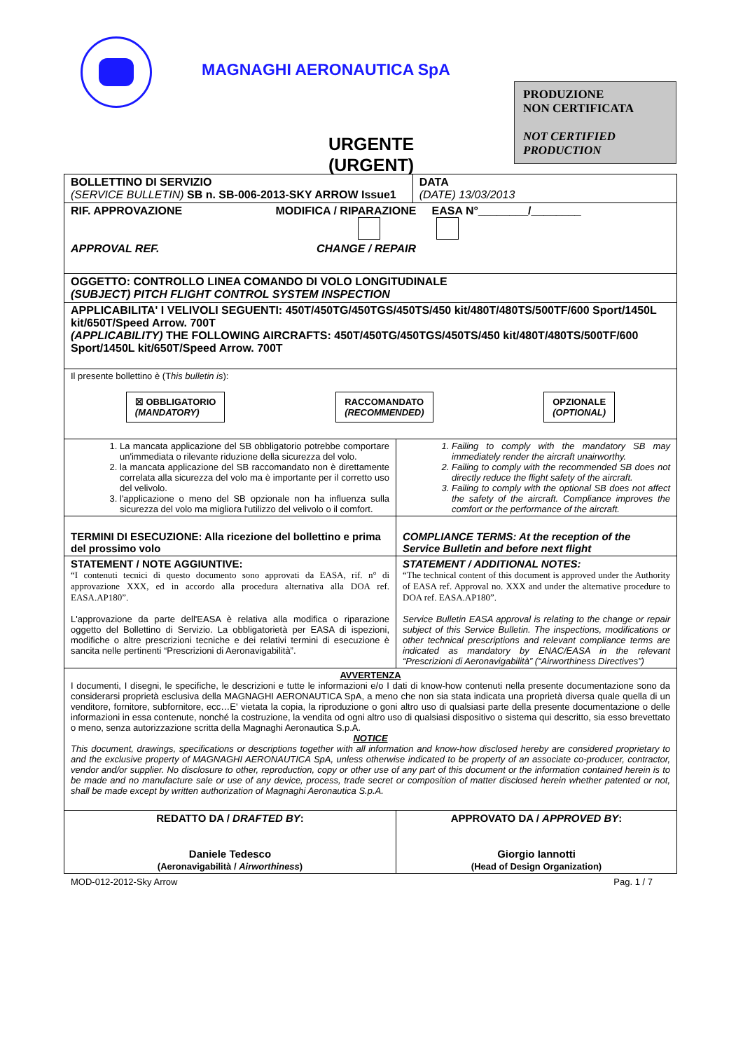MAGNAGHI AERONAUTICA SpA
PRODUZIONE
NON CERTIFICATA
NOT CERTIFIED
PRODUCTION
URGENTE
(URGENT)
| BOLLETTINO DI SERVIZIO (SERVICE BULLETIN) SB n. SB-006-2013-SKY ARROW Issue1 | | DATA (DATE) 13/03/2013 |
| RIF. APPROVAZIONE MODIFICA / RIPARAZIONE EASA N°________/________ APPROVAL REF. CHANGE / REPAIR | | |
| OGGETTO: CONTROLLO LINEA COMANDO DI VOLO LONGITUDINALE (SUBJECT) PITCH FLIGHT CONTROL SYSTEM INSPECTION | | |
| APPLICABILITA' I VELIVOLI SEGUENTI: 450T/450TG/450TGS/450TS/450 kit/480T/480TS/500TF/600 Sport/1450L kit/650T/Speed Arrow. 700T (APPLICABILITY) THE FOLLOWING AIRCRAFTS: 450T/450TG/450TGS/450TS/450 kit/480T/480TS/500TF/600 Sport/1450L kit/650T/Speed Arrow. 700T | | |
| Il presente bollettino è (T his bulletin is ): ☒ OBBLIGATORIO (MANDATORY) RACCOMANDATO (RECOMMENDED) OPZIONALE (OPTIONAL) | | |
| 1. La mancata applicazione del SB obbligatorio potrebbe comportare un'immediata o rilevante riduzione della sicurezza del volo. 2. la mancata applicazione del SB raccomandato non è direttamente correlata alla sicurezza del volo ma è importante per il corretto uso del velivolo. 3. l'applicazione o meno del SB opzionale non ha influenza sulla sicurezza del volo ma migliora l'utilizzo del velivolo o il comfort. | 1. Failing to comply with the mandatory SB may immediately render the aircraft unairworthy. 2. Failing to comply with the recommended SB does not directly reduce the flight safety of the aircraft. 3. Failing to comply with the optional SB does not affect the safety of the aircraft. Compliance improves the comfort or the performance of the aircraft. | |
| TERMINI DI ESECUZIONE: Alla ricezione del bollettino e prima del prossimo volo | COMPLIANCE TERMS: At the reception of the Service Bulletin and before next flight | |
| STATEMENT / NOTE AGGIUNTIVE: “I contenuti tecnici di questo documento sono approvati da EASA, rif. n° di approvazione XXX, ed in accordo alla procedura alternativa alla DOA ref. EASA.AP180”. L'approvazione da parte dell'EASA è relativa alla modifica o riparazione oggetto del Bollettino di Servizio. La obbligatorietà per EASA di ispezioni, modifiche o altre prescrizioni tecniche e dei relativi termini di esecuzione è sancita nelle pertinenti “Prescrizioni di Aeronavigabilità”. | STATEMENT / ADDITIONAL NOTES: “The technical content of this document is approved under the Authority of EASA ref. Approval no. XXX and under the alternative procedure to DOA ref. EASA.AP180”. Service Bulletin EASA approval is relating to the change or repair subject of this Service Bulletin. The inspections, modifications or other technical prescriptions and relevant compliance terms are indicated as mandatory by ENAC/EASA in the relevant “Prescrizioni di Aeronavigabilità” (“Airworthiness Directives”) | |
| AVVERTENZA I documenti, I disegni, le specifiche, le descrizioni e tutte le informazioni e/o I dati di know-how contenuti nella presente documentazione sono da considerarsi proprietà esclusiva della MAGNAGHI AERONAUTICA SpA, a meno che non sia stata indicata una proprietà diversa quale quella di un venditore, fornitore, subfornitore, ecc…E' vietata la copia, la riproduzione o goni altro uso di qualsiasi parte della presente documentazione o delle informazioni in essa contenute, nonché la costruzione, la vendita od ogni altro uso di qualsiasi dispositivo o sistema qui descritto, sia esso brevettato o meno, senza autorizzazione scritta della Magnaghi Aeronautica S.p.A. NOTICE This document, drawings, specifications or descriptions together with all information and know-how disclosed hereby are considered proprietary to and the exclusive property of MAGNAGHI AERONAUTICA SpA, unless otherwise indicated to be property of an associate co-producer, contractor, vendor and/or supplier. No disclosure to other, reproduction, copy or other use of any part of this document or the information contained herein is to be made and no manufacture sale or use of any device, process, trade secret or composition of matter disclosed herein whether patented or not, shall be made except by written authorization of Magnaghi Aeronautica S.p.A. | | |
| REDATTO DA / DRAFTED BY : Daniele Tedesco (Aeronavigabilità / Airworthiness ) | APPROVATO DA / APPROVED BY : Giorgio Iannotti (Head of Design Organization) | |
MOD-012-2012-Sky Arrow Pag. 1 / 7